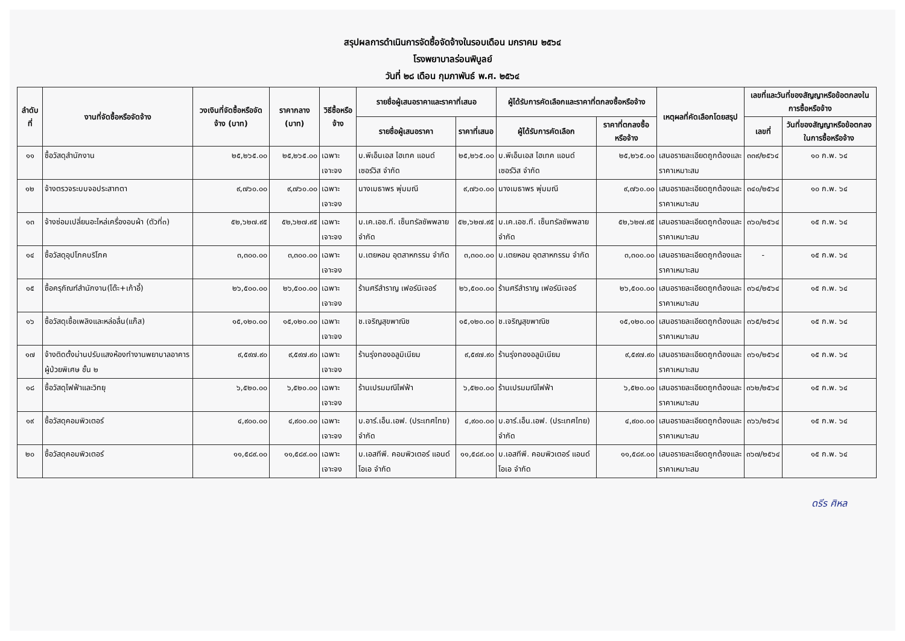สรุปผลการดำเนินการจัดซื้อจัดจ้างในรอบเดือน มกราคม ๒๕๖๔
โรงพยาบาลร่อนพิบูลย์
วันที่ ๒๘ เดือน กุมภาพันธ์ พ.ศ. ๒๕๖๔
| ลำดับ ที่ | งานที่จัดซื้อหรือจัดจ้าง | วงเงินที่จัดซื้อหรือจัดจ้าง (บาท) | ราคากลาง (บาท) | วิธีซื้อหรือจ้าง | รายชื่อผู้เสนอราคาและราคาที่เสนอ | | ผู้ได้รับการคัดเลือกและราคาที่ตกลงซื้อหรือจ้าง | | เหตุผลที่คัดเลือกโดยสรุป | เลขที่และวันที่ของสัญญาหรือข้อตกลงในการซื้อหรือจ้าง | |
| --- | --- | --- | --- | --- | --- | --- | --- | --- | --- | --- | --- |
| | | | | | รายชื่อผู้เสนอราคา | ราคาที่เสนอ | ผู้ได้รับการคัดเลือก | ราคาที่ตกลงซื้อหรือจ้าง | | เลขที่ | วันที่ของสัญญาหรือข้อตกลงในการซื้อหรือจ้าง |
| ๑๑ | ซื้อวัสดุสำนักงาน | ๒๕,๒๖๕.๐๐ | ๒๕,๒๖๕.๐๐ | เฉพาะเจาะจง | บ.พีเอ็นเอส ไฮเทค แอนด์ เซอร์วิส จำกัด | ๒๕,๒๖๕.๐๐ | บ.พีเอ็นเอส ไฮเทค แอนด์ เซอร์วิส จำกัด | ๒๕,๒๖๕.๐๐ | เสนอรายละเอียดถูกต้องและราคาเหมาะสม | ๓๓๙/๒๕๖๔ | ๑๐ ก.พ. ๖๔ |
| ๑๒ | จ้างตรวจระบบจอประสาทตา | ๙,๗๖๐.๐๐ | ๙,๗๖๐.๐๐ | เฉพาะเจาะจง | นางเมธาพร พุ่มมณี | ๙,๗๖๐.๐๐ | นางเมธาพร พุ่มมณี | ๙,๗๖๐.๐๐ | เสนอรายละเอียดถูกต้องและราคาเหมาะสม | ๓๔๐/๒๕๖๔ | ๑๐ ก.พ. ๖๔ |
| ๑๓ | จ้างซ่อมเปลี่ยนอะไหล่เครื่องอบผ้า (ตัวที่๓) | ๕๒,๖๒๗.๙๕ | ๕๒,๖๒๗.๙๕ | เฉพาะเจาะจง | บ.เค.เอช.ที. เซ็นทรัลซัพพลาย จำกัด | ๕๒,๖๒๗.๙๕ | บ.เค.เอช.ที. เซ็นทรัลซัพพลาย จำกัด | ๕๒,๖๒๗.๙๕ | เสนอรายละเอียดถูกต้องและราคาเหมาะสม | ๓๖๐/๒๕๖๔ | ๑๕ ก.พ. ๖๔ |
| ๑๔ | ซื้อวัสดุอุปโภคบริโภค | ๓,๓๐๐.๐๐ | ๓,๓๐๐.๐๐ | เฉพาะเจาะจง | บ.เตยหอม อุตสาหกรรม จำกัด | ๓,๓๐๐.๐๐ | บ.เตยหอม อุตสาหกรรม จำกัด | ๓,๓๐๐.๐๐ | เสนอรายละเอียดถูกต้องและราคาเหมาะสม | - | ๑๕ ก.พ. ๖๔ |
| ๑๕ | ซื้อครุภัณฑ์สำนักงาน(โต๊ะ+เก้าอี้) | ๒๖,๕๐๐.๐๐ | ๒๖,๕๐๐.๐๐ | เฉพาะเจาะจง | ร้านศรีสำราญ เฟอร์นิเจอร์ | ๒๖,๕๐๐.๐๐ | ร้านศรีสำราญ เฟอร์นิเจอร์ | ๒๖,๕๐๐.๐๐ | เสนอรายละเอียดถูกต้องและราคาเหมาะสม | ๓๖๔/๒๕๖๔ | ๑๕ ก.พ. ๖๔ |
| ๑๖ | ซื้อวัสดุเชื้อเพลิงและหล่อลื่น(แก๊ส) | ๑๕,๑๒๐.๐๐ | ๑๕,๑๒๐.๐๐ | เฉพาะเจาะจง | ช.เจริญสุขพาณิช | ๑๕,๑๒๐.๐๐ | ช.เจริญสุขพาณิช | ๑๕,๑๒๐.๐๐ | เสนอรายละเอียดถูกต้องและราคาเหมาะสม | ๓๖๕/๒๕๖๔ | ๑๕ ก.พ. ๖๔ |
| ๑๗ | จ้างติดตั้งม่านปรับแสงห้องทำงานพยาบาลอาคารผู้ป่วยพิเศษ ชั้น ๒ | ๙,๕๙๗.๙๐ | ๙,๕๙๗.๙๐ | เฉพาะเจาะจง | ร้านรุ่งทองอลูมิเนียม | ๙,๕๙๗.๙๐ | ร้านรุ่งทองอลูมิเนียม | ๙,๕๙๗.๙๐ | เสนอรายละเอียดถูกต้องและราคาเหมาะสม | ๓๖๑/๒๕๖๔ | ๑๕ ก.พ. ๖๔ |
| ๑๘ | ซื้อวัสดุไฟฟ้าและวิทยุ | ๖,๕๒๐.๐๐ | ๖,๕๒๐.๐๐ | เฉพาะเจาะจง | ร้านเปรมมณีไฟฟ้า | ๖,๕๒๐.๐๐ | ร้านเปรมมณีไฟฟ้า | ๖,๕๒๐.๐๐ | เสนอรายละเอียดถูกต้องและราคาเหมาะสม | ๓๖๒/๒๕๖๔ | ๑๕ ก.พ. ๖๔ |
| ๑๙ | ซื้อวัสดุคอมพิวเตอร์ | ๔,๙๐๐.๐๐ | ๔,๙๐๐.๐๐ | เฉพาะเจาะจง | บ.อาร์.เอ็น.เอฟ. (ประเทศไทย) จำกัด | ๔,๙๐๐.๐๐ | บ.อาร์.เอ็น.เอฟ. (ประเทศไทย) จำกัด | ๔,๙๐๐.๐๐ | เสนอรายละเอียดถูกต้องและราคาเหมาะสม | ๓๖๖/๒๕๖๔ | ๑๕ ก.พ. ๖๔ |
| ๒๐ | ซื้อวัสดุคอมพิวเตอร์ | ๑๑,๕๘๙.๐๐ | ๑๑,๕๘๙.๐๐ | เฉพาะเจาะจง | บ.เอสทีพี. คอมพิวเตอร์ แอนด์ โอเอ จำกัด | ๑๑,๕๘๙.๐๐ | บ.เอสทีพี. คอมพิวเตอร์ แอนด์ โอเอ จำกัด | ๑๑,๕๘๙.๐๐ | เสนอรายละเอียดถูกต้องและราคาเหมาะสม | ๓๖๗/๒๕๖๔ | ๑๕ ก.พ. ๖๔ |
ดรีร ศิหล